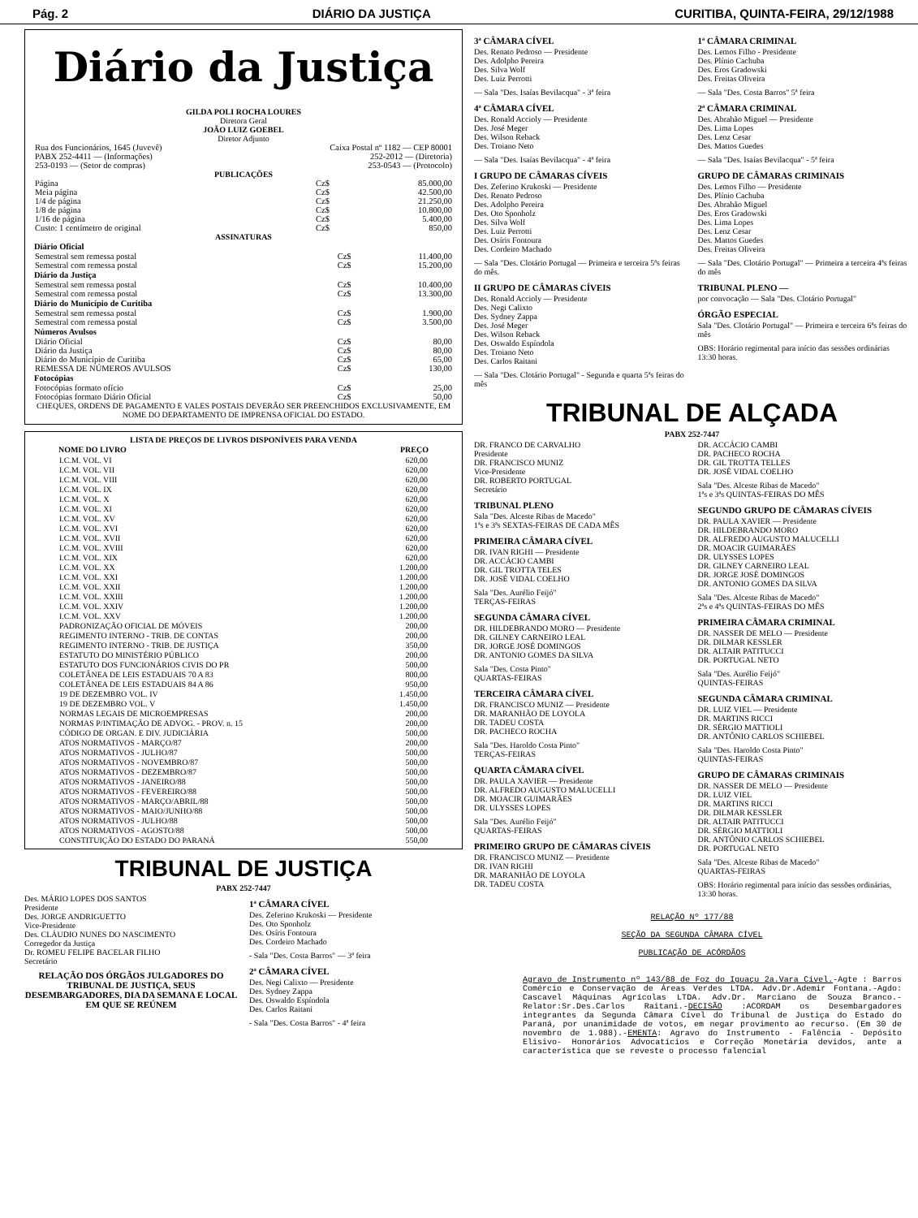Pág. 2 DIÁRIO DA JUSTIÇA CURITIBA, QUINTA-FEIRA, 29/12/1988
Diário da Justiça
GILDA POLI ROCHA LOURES
Diretora Geral
JOÃO LUIZ GOEBEL
Diretor Adjunto
| Rua dos Funcionários, 1645 (Juvevê) | Caixa Postal nº 1182 — CEP 80001 |
| PABX 252-4411 — (Informações) | 252-2012 — (Diretoria) |
| 253-0193 — (Setor de compras) | 253-0543 — (Protocolo) |
PUBLICAÇÕES
| Página | Cz$ | 85.000,00 |
| Meia página | Cz$ | 42.500,00 |
| 1/4 de página | Cz$ | 21.250,00 |
| 1/8 de página | Cz$ | 10.800,00 |
| 1/16 de página | Cz$ | 5.400,00 |
| Custo: 1 centímetro de original | Cz$ | 850,00 |
ASSINATURAS
| Diário Oficial | | |
| --- | --- | --- |
| Semestral sem remessa postal | Cz$ | 11.400,00 |
| Semestral com remessa postal | Cz$ | 15.200,00 |
| Diário da Justiça | | |
| Semestral sem remessa postal | Cz$ | 10.400,00 |
| Semestral com remessa postal | Cz$ | 13.300,00 |
| Diário do Município de Curitiba | | |
| Semestral sem remessa postal | Cz$ | 1.900,00 |
| Semestral com remessa postal | Cz$ | 3.500,00 |
| Números Avulsos | | |
| Diário Oficial | Cz$ | 80,00 |
| Diário da Justiça | Cz$ | 80,00 |
| Diário do Município de Curitiba | Cz$ | 65,00 |
| REMESSA DE NÚMEROS AVULSOS | Cz$ | 130,00 |
| Fotocópias | | |
| Fotocópias formato ofício | Cz$ | 25,00 |
| Fotocópias formato Diário Oficial | Cz$ | 50,00 |
CHEQUES, ORDENS DE PAGAMENTO E VALES POSTAIS DEVERÃO SER PREENCHIDOS EXCLUSIVAMENTE, EM NOME DO DEPARTAMENTO DE IMPRENSA OFICIAL DO ESTADO.
LISTA DE PREÇOS DE LIVROS DISPONÍVEIS PARA VENDA
| NOME DO LIVRO | PREÇO |
| --- | --- |
| I.C.M. VOL. VI | 620,00 |
| I.C.M. VOL. VII | 620,00 |
| I.C.M. VOL. VIII | 620,00 |
| I.C.M. VOL. IX | 620,00 |
| I.C.M. VOL. X | 620,00 |
| I.C.M. VOL. XI | 620,00 |
| I.C.M. VOL. XV | 620,00 |
| I.C.M. VOL. XVI | 620,00 |
| I.C.M. VOL. XVII | 620,00 |
| I.C.M. VOL. XVIII | 620,00 |
| I.C.M. VOL. XIX | 620,00 |
| I.C.M. VOL. XX | 1.200,00 |
| I.C.M. VOL. XXI | 1.200,00 |
| I.C.M. VOL. XXII | 1.200,00 |
| I.C.M. VOL. XXIII | 1.200,00 |
| I.C.M. VOL. XXIV | 1.200,00 |
| I.C.M. VOL. XXV | 1.200,00 |
| PADRONIZAÇÃO OFICIAL DE MÓVEIS | 200,00 |
| REGIMENTO INTERNO - TRIB. DE CONTAS | 200,00 |
| REGIMENTO INTERNO - TRIB. DE JUSTIÇA | 350,00 |
| ESTATUTO DO MINISTÉRIO PÚBLICO | 200,00 |
| ESTATUTO DOS FUNCIONÁRIOS CIVIS DO PR | 500,00 |
| COLETÂNEA DE LEIS ESTADUAIS 70 A 83 | 800,00 |
| COLETÂNEA DE LEIS ESTADUAIS 84 A 86 | 950,00 |
| 19 DE DEZEMBRO VOL. IV | 1.450,00 |
| 19 DE DEZEMBRO VOL. V | 1.450,00 |
| NORMAS LEGAIS DE MICROEMPRESAS | 200,00 |
| NORMAS P/INTIMAÇÃO DE ADVOG. - PROV. n. 15 | 200,00 |
| CÓDIGO DE ORGAN. E DIV. JUDICIÁRIA | 500,00 |
| ATOS NORMATIVOS - MARÇO/87 | 200,00 |
| ATOS NORMATIVOS - JULHO/87 | 500,00 |
| ATOS NORMATIVOS - NOVEMBRO/87 | 500,00 |
| ATOS NORMATIVOS - DEZEMBRO/87 | 500,00 |
| ATOS NORMATIVOS - JANEIRO/88 | 500,00 |
| ATOS NORMATIVOS - FEVEREIRO/88 | 500,00 |
| ATOS NORMATIVOS - MARÇO/ABRIL/88 | 500,00 |
| ATOS NORMATIVOS - MAIO/JUNHO/88 | 500,00 |
| ATOS NORMATIVOS - JULHO/88 | 500,00 |
| ATOS NORMATIVOS - AGOSTO/88 | 500,00 |
| CONSTITUIÇÃO DO ESTADO DO PARANÁ | 550,00 |
TRIBUNAL DE JUSTIÇA
PABX 252-7447
Des. MÁRIO LOPES DOS SANTOS
Presidente
Des. JORGE ANDRIGUETTO
Vice-Presidente
Des. CLÁUDIO NUNES DO NASCIMENTO
Corregedor da Justiça
Dr. ROMEU FELIPE BACELAR FILHO
Secretário
RELAÇÃO DOS ÓRGÃOS JULGADORES DO TRIBUNAL DE JUSTIÇA, SEUS DESEMBARGADORES, DIA DA SEMANA E LOCAL EM QUE SE REÚNEM
1ª CÂMARA CÍVEL
Des. Zeferino Krukoski — Presidente
Des. Oto Sponholz
Des. Osíris Fontoura
Des. Cordeiro Machado
- Sala "Des. Costa Barros" — 3ª feira
2ª CÂMARA CÍVEL
Des. Negi Calixto — Presidente
Des. Sydney Zappa
Des. Oswaldo Espíndola
Des. Carlos Raitani
- Sala "Des. Costa Barros" - 4ª feira
3ª CÂMARA CÍVEL
Des. Renato Pedroso — Presidente
Des. Adolpho Pereira
Des. Silva Wolf
Des. Luiz Perrotti
— Sala "Des. Isaías Bevilacqua" - 3ª feira
4ª CÂMARA CÍVEL
Des. Ronald Accioly — Presidente
Des. José Meger
Des. Wilson Reback
Des. Troiano Neto
— Sala "Des. Isaías Bevilacqua" - 4ª feira
I GRUPO DE CÂMARAS CÍVEIS
Des. Zeferino Krukoski — Presidente
Des. Renato Pedroso
Des. Adolpho Pereira
Des. Oto Sponholz
Des. Silva Wolf
Des. Luiz Perrotti
Des. Osíris Fontoura
Des. Cordeiro Machado
— Sala "Des. Clotário Portugal — Primeira e terceira 5ªs feiras do mês.
II GRUPO DE CÂMARAS CÍVEIS
Des. Ronald Accioly — Presidente
Des. Negi Calixto
Des. Sydney Zappa
Des. José Meger
Des. Wilson Reback
Des. Oswaldo Espíndola
Des. Troiano Neto
Des. Carlos Raitani
— Sala "Des. Clotário Portugal" - Segunda e quarta 5ªs feiras do mês
1ª CÂMARA CRIMINAL
Des. Lemos Filho - Presidente
Des. Plínio Cachuba
Des. Eros Gradowski
Des. Freitas Oliveira
— Sala "Des. Costa Barros" 5ª feira
2ª CÂMARA CRIMINAL
Des. Abrahão Miguel — Presidente
Des. Lima Lopes
Des. Lenz Cesar
Des. Mattos Guedes
— Sala "Des. Isaías Bevilacqua" - 5ª feira
GRUPO DE CÂMARAS CRIMINAIS
Des. Lemos Filho — Presidente
Des. Plínio Cachuba
Des. Abrahão Miguel
Des. Eros Gradowski
Des. Lima Lopes
Des. Lenz Cesar
Des. Mattos Guedes
Des. Freitas Oliveira
— Sala "Des. Clotário Portugal" — Primeira a terceira 4ªs feiras do mês
TRIBUNAL PLENO —
por convocação — Sala "Des. Clotário Portugal"
ÓRGÃO ESPECIAL
Sala "Des. Clotário Portugal" — Primeira e terceira 6ªs feiras do mês
OBS: Horário regimental para início das sessões ordinárias 13:30 horas.
TRIBUNAL DE ALÇADA
PABX 252-7447
DR. FRANCO DE CARVALHO
Presidente
DR. FRANCISCO MUNIZ
Vice-Presidente
DR. ROBERTO PORTUGAL
Secretário
TRIBUNAL PLENO
Sala "Des. Alceste Ribas de Macedo"
1ªs e 3ªs SEXTAS-FEIRAS DE CADA MÊS
PRIMEIRA CÂMARA CÍVEL
DR. IVAN RIGHI — Presidente
DR. ACCÁCIO CAMBI
DR. GIL TROTTA TELES
DR. JOSÉ VIDAL COELHO
Sala "Des. Aurélio Feijó"
TERÇAS-FEIRAS
SEGUNDA CÂMARA CÍVEL
DR. HILDEBRANDO MORO — Presidente
DR. GILNEY CARNEIRO LEAL
DR. JORGE JOSÉ DOMINGOS
DR. ANTONIO GOMES DA SILVA
Sala "Des. Costa Pinto"
QUARTAS-FEIRAS
TERCEIRA CÂMARA CÍVEL
DR. FRANCISCO MUNIZ — Presidente
DR. MARANHÃO DE LOYOLA
DR. TADEU COSTA
DR. PACHECO ROCHA
Sala "Des. Haroldo Costa Pinto"
TERÇAS-FEIRAS
QUARTA CÂMARA CÍVEL
DR. PAULA XAVIER — Presidente
DR. ALFREDO AUGUSTO MALUCELLI
DR. MOACIR GUIMARÃES
DR. ULYSSES LOPES
Sala "Des. Aurélio Feijó"
QUARTAS-FEIRAS
PRIMEIRO GRUPO DE CÂMARAS CÍVEIS
DR. FRANCISCO MUNIZ — Presidente
DR. IVAN RIGHI
DR. MARANHÃO DE LOYOLA
DR. TADEU COSTA
DR. ACCÁCIO CAMBI
DR. PACHECO ROCHA
DR. GIL TROTTA TELLES
DR. JOSÉ VIDAL COELHO
Sala "Des. Alceste Ribas de Macedo"
1ªs e 3ªs QUINTAS-FEIRAS DO MÊS
SEGUNDO GRUPO DE CÂMARAS CÍVEIS
DR. PAULA XAVIER — Presidente
DR. HILDEBRANDO MORO
DR. ALFREDO AUGUSTO MALUCELLI
DR. MOACIR GUIMARÃES
DR. ULYSSES LOPES
DR. GILNEY CARNEIRO LEAL
DR. JORGE JOSÉ DOMINGOS
DR. ANTONIO GOMES DA SILVA
Sala "Des. Alceste Ribas de Macedo"
2ªs e 4ªs QUINTAS-FEIRAS DO MÊS
PRIMEIRA CÂMARA CRIMINAL
DR. NASSER DE MELO — Presidente
DR. DILMAR KESSLER
DR. ALTAIR PATITUCCI
DR. PORTUGAL NETO
Sala "Des. Aurélio Feijó"
QUINTAS-FEIRAS
SEGUNDA CÂMARA CRIMINAL
DR. LUIZ VIEL — Presidente
DR. MARTINS RICCI
DR. SÉRGIO MATTIOLI
DR. ANTÔNIO CARLOS SCHIEBEL
Sala "Des. Haroldo Costa Pinto"
QUINTAS-FEIRAS
GRUPO DE CÂMARAS CRIMINAIS
DR. NASSER DE MELO — Presidente
DR. LUIZ VIEL
DR. MARTINS RICCI
DR. DILMAR KESSLER
DR. ALTAIR PATITUCCI
DR. SÉRGIO MATTIOLI
DR. ANTÔNIO CARLOS SCHIEBEL
DR. PORTUGAL NETO
Sala "Des. Alceste Ribas de Macedo"
QUARTAS-FEIRAS
OBS: Horário regimental para início das sessões ordinárias, 13:30 horas.
RELAÇÃO Nº 177/88
SEÇÃO DA SEGUNDA CÂMARA CÍVEL
PUBLICAÇÃO DE ACÓRDÃOS
Agravo de Instrumento nº 143/88 de Foz do Iguaçu 2a.Vara Cível.-Agte : Barros Comércio e Conservação de Áreas Verdes LTDA. Adv.Dr.Ademir Fontana.-Agdo: Cascavel Máquinas Agrícolas LTDA. Adv.Dr. Marciano de Souza Branco.-Relator:Sr.Des.Carlos Raitani.-DECISÃO :ACORDAM os Desembargadores integrantes da Segunda Câmara Cível do Tribunal de Justiça do Estado do Paraná, por unanimidade de votos, em negar provimento ao recurso. (Em 30 de novembro de 1.988).-EMENTA: Agravo do Instrumento - Falência - Depósito Elisivo- Honorários Advocatícios e Correção Monetária devidos, ante a característica que se reveste o processo falencial